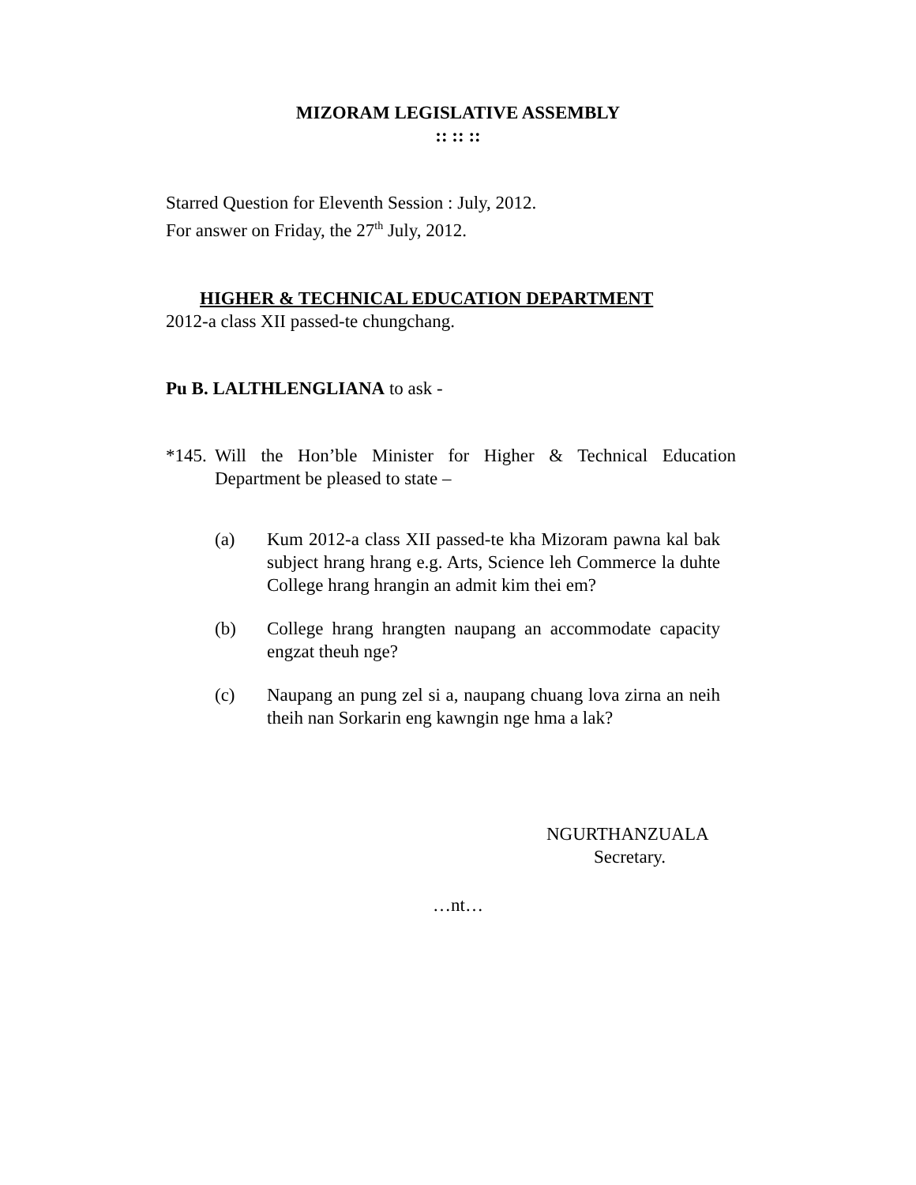MIZORAM LEGISLATIVE ASSEMBLY
:: :: ::
Starred Question for Eleventh Session : July, 2012.
For answer on Friday, the 27<sup>th</sup> July, 2012.
HIGHER & TECHNICAL EDUCATION DEPARTMENT
2012-a class XII passed-te chungchang.
Pu B. LALTHLENGLIANA to ask -
*145. Will the Hon’ble Minister for Higher & Technical Education Department be pleased to state –
(a) Kum 2012-a class XII passed-te kha Mizoram pawna kal bak subject hrang hrang e.g. Arts, Science leh Commerce la duhte College hrang hrangin an admit kim thei em?
(b) College hrang hrangten naupang an accommodate capacity engzat theuh nge?
(c) Naupang an pung zel si a, naupang chuang lova zirna an neih theih nan Sorkarin eng kawngin nge hma a lak?
NGURTHANZUALA
Secretary.
…nt…